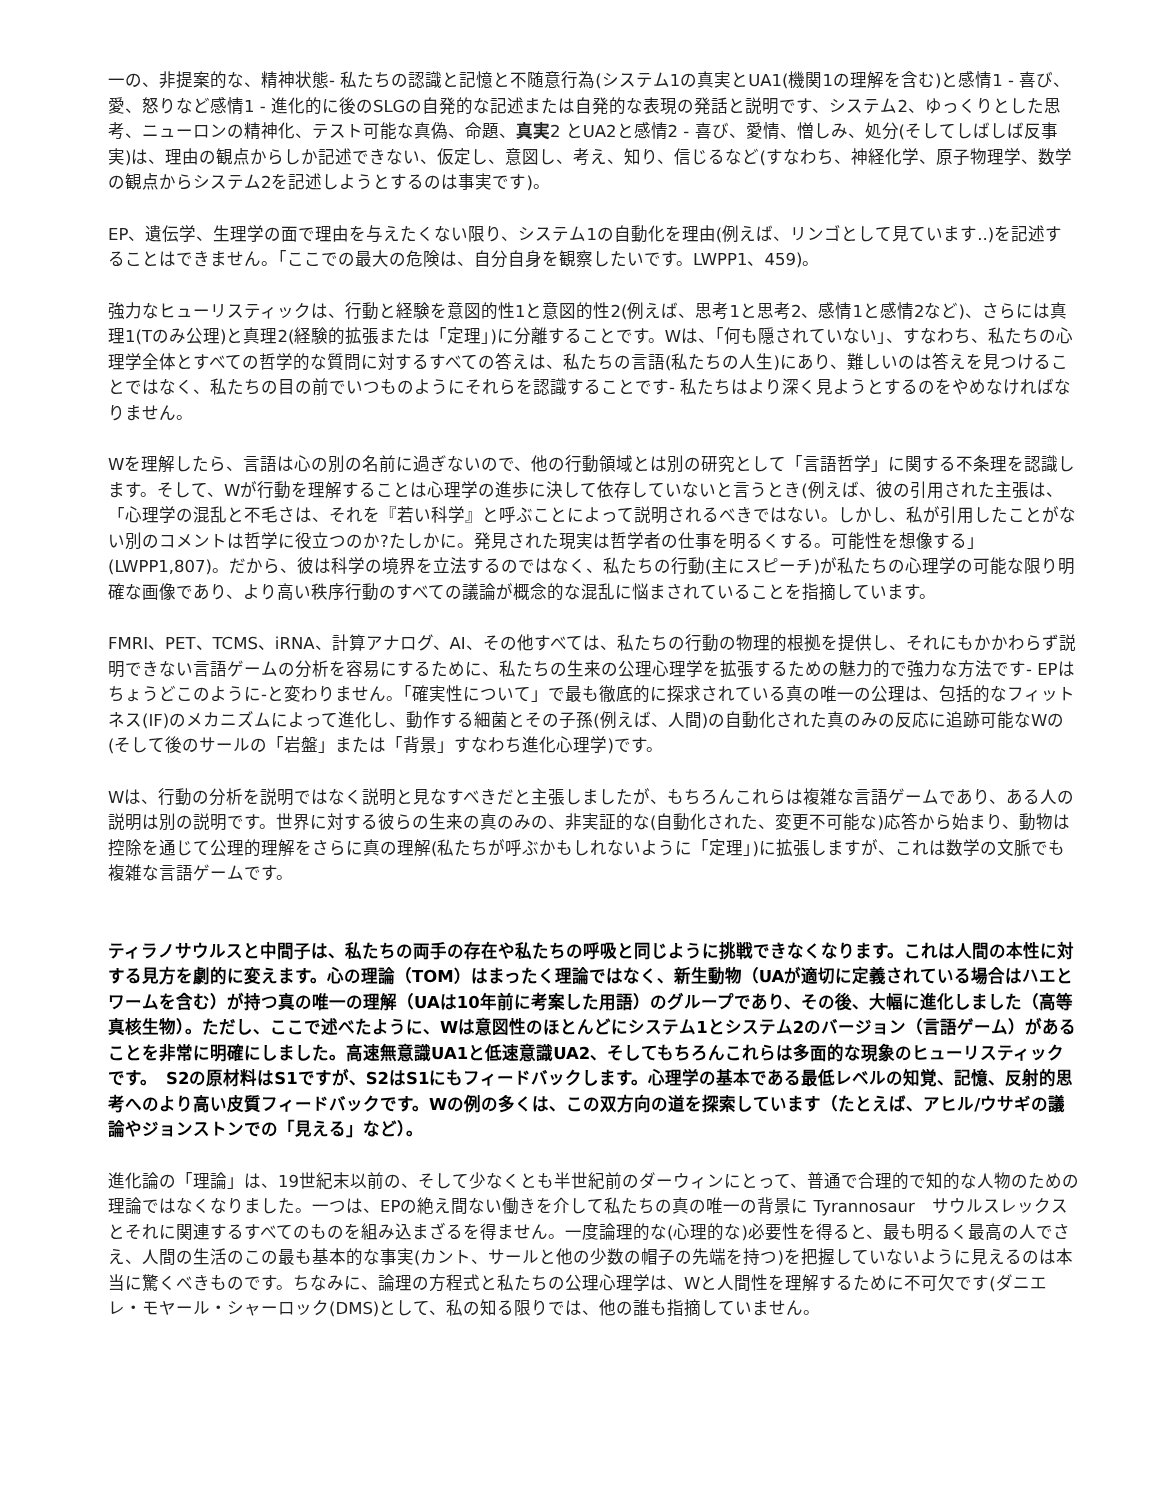一の、非提案的な、精神状態- 私たちの認識と記憶と不随意行為(システム1の真実とUA1(機関1の理解を含む)と感情1 - 喜び、愛、怒りなど感情1 - 進化的に後のSLGの自発的な記述または自発的な表現の発話と説明です、システム2、ゆっくりとした思考、ニューロンの精神化、テスト可能な真偽、命題、真実2 とUA2と感情2 - 喜び、愛情、憎しみ、処分(そしてしばしば反事実)は、理由の観点からしか記述できない、仮定し、意図し、考え、知り、信じるなど(すなわち、神経化学、原子物理学、数学の観点からシステム2を記述しようとするのは事実です)。
EP、遺伝学、生理学の面で理由を与えたくない限り、システム1の自動化を理由(例えば、リンゴとして見ています..)を記述することはできません。「ここでの最大の危険は、自分自身を観察したいです。LWPP1、459)。
強力なヒューリスティックは、行動と経験を意図的性1と意図的性2(例えば、思考1と思考2、感情1と感情2など)、さらには真理1(Tのみ公理)と真理2(経験的拡張または「定理」)に分離することです。Wは、「何も隠されていない」、すなわち、私たちの心理学全体とすべての哲学的な質問に対するすべての答えは、私たちの言語(私たちの人生)にあり、難しいのは答えを見つけることではなく、私たちの目の前でいつものようにそれらを認識することです- 私たちはより深く見ようとするのをやめなければなりません。
Wを理解したら、言語は心の別の名前に過ぎないので、他の行動領域とは別の研究として「言語哲学」に関する不条理を認識します。そして、Wが行動を理解することは心理学の進歩に決して依存していないと言うとき(例えば、彼の引用された主張は、「心理学の混乱と不毛さは、それを『若い科学』と呼ぶことによって説明されるべきではない。しかし、私が引用したことがない別のコメントは哲学に役立つのか?たしかに。発見された現実は哲学者の仕事を明るくする。可能性を想像する」(LWPP1,807)。だから、彼は科学の境界を立法するのではなく、私たちの行動(主にスピーチ)が私たちの心理学の可能な限り明確な画像であり、より高い秩序行動のすべての議論が概念的な混乱に悩まされていることを指摘しています。
FMRI、PET、TCMS、iRNA、計算アナログ、AI、その他すべては、私たちの行動の物理的根拠を提供し、それにもかかわらず説明できない言語ゲームの分析を容易にするために、私たちの生来の公理心理学を拡張するための魅力的で強力な方法です- EPはちょうどこのように-と変わりません。「確実性について」で最も徹底的に探求されている真の唯一の公理は、包括的なフィットネス(IF)のメカニズムによって進化し、動作する細菌とその子孫(例えば、人間)の自動化された真のみの反応に追跡可能なWの(そして後のサールの「岩盤」または「背景」すなわち進化心理学)です。
Wは、行動の分析を説明ではなく説明と見なすべきだと主張しましたが、もちろんこれらは複雑な言語ゲームであり、ある人の説明は別の説明です。世界に対する彼らの生来の真のみの、非実証的な(自動化された、変更不可能な)応答から始まり、動物は控除を通じて公理的理解をさらに真の理解(私たちが呼ぶかもしれないように「定理」)に拡張しますが、これは数学の文脈でも複雑な言語ゲームです。
ティラノサウルスと中間子は、私たちの両手の存在や私たちの呼吸と同じように挑戦できなくなります。これは人間の本性に対する見方を劇的に変えます。心の理論（TOM）はまったく理論ではなく、新生動物（UAが適切に定義されている場合はハエとワームを含む）が持つ真の唯一の理解（UAは10年前に考案した用語）のグループであり、その後、大幅に進化しました（高等真核生物）。ただし、ここで述べたように、Wは意図性のほとんどにシステム1とシステム2のバージョン（言語ゲーム）があることを非常に明確にしました。高速無意識UA1と低速意識UA2、そしてもちろんこれらは多面的な現象のヒューリスティックです。　S2の原材料はS1ですが、S2はS1にもフィードバックします。心理学の基本である最低レベルの知覚、記憶、反射的思考へのより高い皮質フィードバックです。Wの例の多くは、この双方向の道を探索しています（たとえば、アヒル/ウサギの議論やジョンストンでの「見える」など）。
進化論の「理論」は、19世紀末以前の、そして少なくとも半世紀前のダーウィンにとって、普通で合理的で知的な人物のための理論ではなくなりました。一つは、EPの絶え間ない働きを介して私たちの真の唯一の背景に Tyrannosaur　サウルスレックスとそれに関連するすべてのものを組み込まざるを得ません。一度論理的な(心理的な)必要性を得ると、最も明るく最高の人でさえ、人間の生活のこの最も基本的な事実(カント、サールと他の少数の帽子の先端を持つ)を把握していないように見えるのは本当に驚くべきものです。ちなみに、論理の方程式と私たちの公理心理学は、Wと人間性を理解するために不可欠です(ダニエレ・モヤール・シャーロック(DMS)として、私の知る限りでは、他の誰も指摘していません。